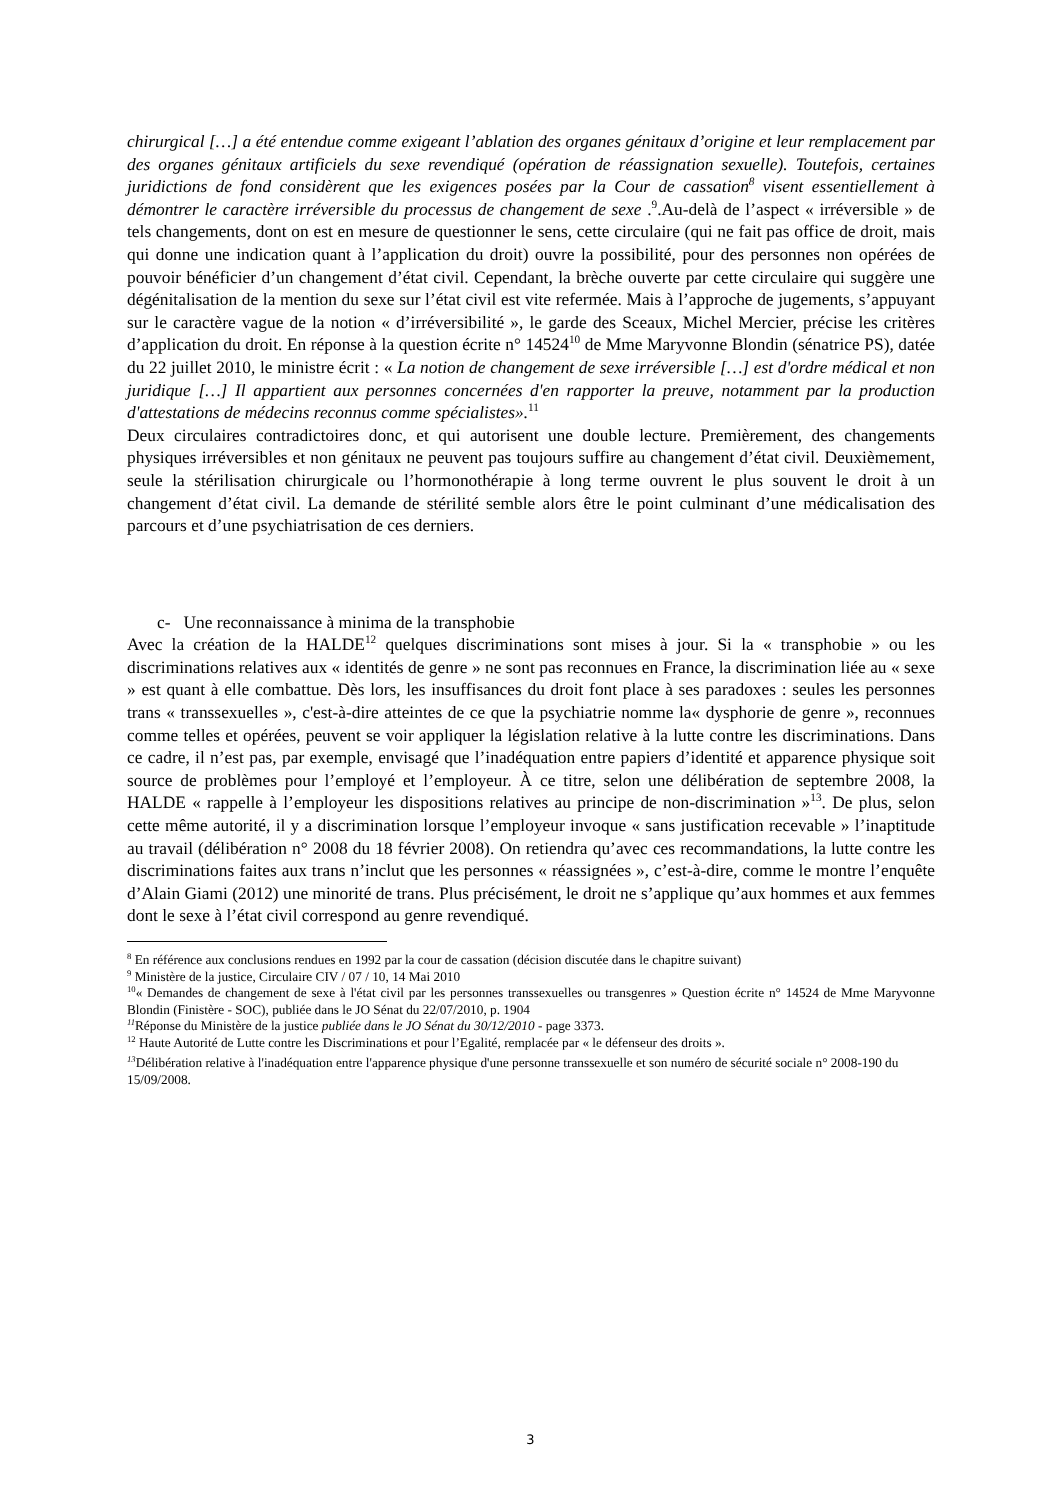chirurgical […] a été entendue comme exigeant l’ablation des organes génitaux d’origine et leur remplacement par des organes génitaux artificiels du sexe revendiqué (opération de réassignation sexuelle). Toutefois, certaines juridictions de fond considèrent que les exigences posées par la Cour de cassation<sup>8</sup> visent essentiellement à démontrer le caractère irréversible du processus de changement de sexe .<sup>9</sup>.Au-delà de l’aspect « irréversible » de tels changements, dont on est en mesure de questionner le sens, cette circulaire (qui ne fait pas office de droit, mais qui donne une indication quant à l’application du droit) ouvre la possibilité, pour des personnes non opérées de pouvoir bénéficier d’un changement d’état civil. Cependant, la brèche ouverte par cette circulaire qui suggère une dégénitalisation de la mention du sexe sur l’état civil est vite refermée. Mais à l’approche de jugements, s’appuyant sur le caractère vague de la notion « d’irréversibilité », le garde des Sceaux, Michel Mercier, précise les critères d’application du droit. En réponse à la question écrite n° 14524<sup>10</sup> de Mme Maryvonne Blondin (sénatrice PS), datée du 22 juillet 2010, le ministre écrit : « La notion de changement de sexe irréversible […] est d'ordre médical et non juridique […] Il appartient aux personnes concernées d'en rapporter la preuve, notamment par la production d'attestations de médecins reconnus comme spécialistes».<sup>11</sup>
Deux circulaires contradictoires donc, et qui autorisent une double lecture. Premièrement, des changements physiques irréversibles et non génitaux ne peuvent pas toujours suffire au changement d’état civil. Deuxièmement, seule la stérilisation chirurgicale ou l’hormonothérapie à long terme ouvrent le plus souvent le droit à un changement d’état civil. La demande de stérilité semble alors être le point culminant d’une médicalisation des parcours et d’une psychiatrisation de ces derniers.
c- Une reconnaissance à minima de la transphobie
Avec la création de la HALDE<sup>12</sup> quelques discriminations sont mises à jour. Si la « transphobie » ou les discriminations relatives aux « identités de genre » ne sont pas reconnues en France, la discrimination liée au « sexe » est quant à elle combattue. Dès lors, les insuffisances du droit font place à ses paradoxes : seules les personnes trans « transsexuelles », c'est-à-dire atteintes de ce que la psychiatrie nomme la« dysphorie de genre », reconnues comme telles et opérées, peuvent se voir appliquer la législation relative à la lutte contre les discriminations. Dans ce cadre, il n’est pas, par exemple, envisagé que l’inadéquation entre papiers d’identité et apparence physique soit source de problèmes pour l’employé et l’employeur. À ce titre, selon une délibération de septembre 2008, la HALDE « rappelle à l’employeur les dispositions relatives au principe de non-discrimination »<sup>13</sup>. De plus, selon cette même autorité, il y a discrimination lorsque l’employeur invoque « sans justification recevable » l’inaptitude au travail (délibération n° 2008 du 18 février 2008). On retiendra qu’avec ces recommandations, la lutte contre les discriminations faites aux trans n’inclut que les personnes « réassignées », c’est-à-dire, comme le montre l’enquête d’Alain Giami (2012) une minorité de trans. Plus précisément, le droit ne s’applique qu’aux hommes et aux femmes dont le sexe à l’état civil correspond au genre revendiqué.
<sup>8</sup> En référence aux conclusions rendues en 1992 par la cour de cassation (décision discutée dans le chapitre suivant)
<sup>9</sup> Ministère de la justice, Circulaire CIV / 07 / 10, 14 Mai 2010
<sup>10</sup> « Demandes de changement de sexe à l'état civil par les personnes transsexuelles ou transgenres » Question écrite n° 14524 de Mme Maryvonne Blondin (Finistère - SOC), publiée dans le JO Sénat du 22/07/2010, p. 1904
<sup>11</sup> Réponse du Ministère de la justice publiée dans le JO Sénat du 30/12/2010 - page 3373.
<sup>12</sup> Haute Autorité de Lutte contre les Discriminations et pour l’Egalité, remplacée par « le défenseur des droits ».
<sup>13</sup> Délibération relative à l'inadéquation entre l'apparence physique d'une personne transsexuelle et son numéro de sécurité sociale n° 2008-190 du 15/09/2008.
3